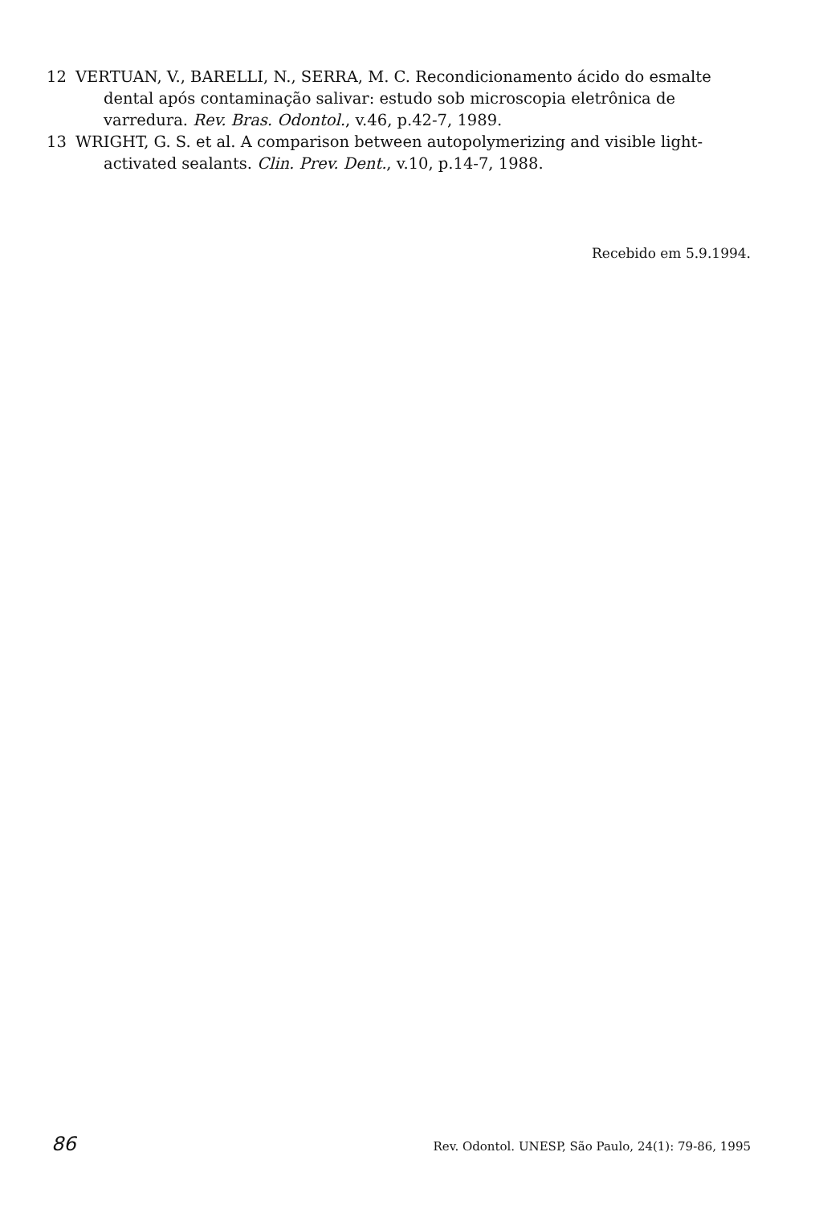12 VERTUAN, V., BARELLI, N., SERRA, M. C. Recondicionamento ácido do esmalte dental após contaminação salivar: estudo sob microscopia eletrônica de varredura. Rev. Bras. Odontol., v.46, p.42-7, 1989.
13 WRIGHT, G. S. et al. A comparison between autopolymerizing and visible light-activated sealants. Clin. Prev. Dent., v.10, p.14-7, 1988.
Recebido em 5.9.1994.
86 Rev. Odontol. UNESP, São Paulo, 24(1): 79-86, 1995